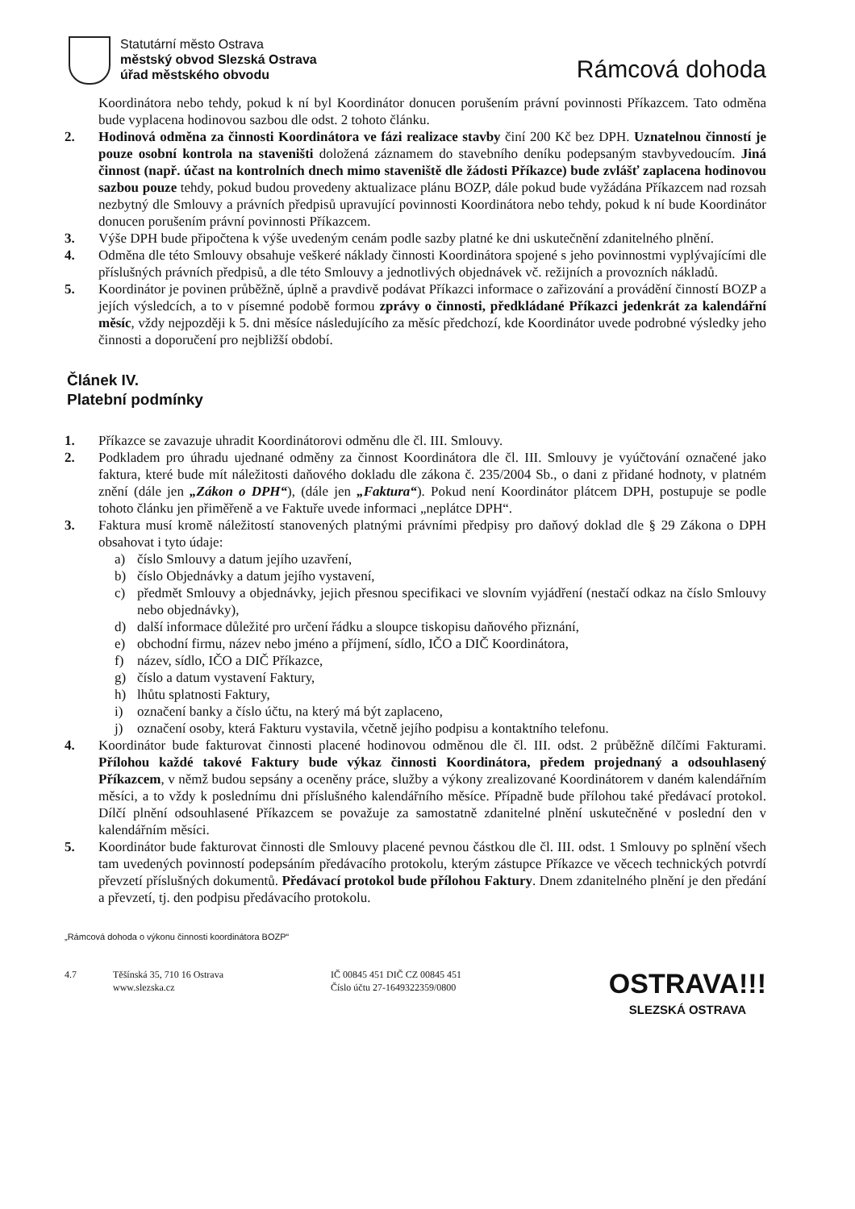Statutární město Ostrava
městský obvod Slezská Ostrava
úřad městského obvodu
Rámcová dohoda
Koordinátora nebo tehdy, pokud k ní byl Koordinátor donucen porušením právní povinnosti Příkazcem. Tato odměna bude vyplacena hodinovou sazbou dle odst. 2 tohoto článku.
2. Hodinová odměna za činnosti Koordinátora ve fázi realizace stavby činí 200 Kč bez DPH. Uznatelnou činností je pouze osobní kontrola na staveništi doložená záznamem do stavebního deníku podepsaným stavbyvedoucím. Jiná činnost (např. účast na kontrolních dnech mimo staveniště dle žádosti Příkazce) bude zvlášť zaplacena hodinovou sazbou pouze tehdy, pokud budou provedeny aktualizace plánu BOZP, dále pokud bude vyžádána Příkazcem nad rozsah nezbytný dle Smlouvy a právních předpisů upravující povinnosti Koordinátora nebo tehdy, pokud k ní bude Koordinátor donucen porušením právní povinnosti Příkazcem.
3. Výše DPH bude připočtena k výše uvedeným cenám podle sazby platné ke dni uskutečnění zdanitelného plnění.
4. Odměna dle této Smlouvy obsahuje veškeré náklady činnosti Koordinátora spojené s jeho povinnostmi vyplývajícími dle příslušných právních předpisů, a dle této Smlouvy a jednotlivých objednávek vč. režijních a provozních nákladů.
5. Koordinátor je povinen průběžně, úplně a pravdivě podávat Příkazci informace o zařizování a provádění činností BOZP a jejích výsledcích, a to v písemné podobě formou zprávy o činnosti, předkládané Příkazci jedenkrát za kalendářní měsíc, vždy nejpozději k 5. dni měsíce následujícího za měsíc předchozí, kde Koordinátor uvede podrobné výsledky jeho činnosti a doporučení pro nejbližší období.
Článek IV.
Platební podmínky
1. Příkazce se zavazuje uhradit Koordinátorovi odměnu dle čl. III. Smlouvy.
2. Podkladem pro úhradu ujednané odměny za činnost Koordinátora dle čl. III. Smlouvy je vyúčtování označené jako faktura, které bude mít náležitosti daňového dokladu dle zákona č. 235/2004 Sb., o dani z přidané hodnoty, v platném znění (dále jen „Zákon o DPH“), (dále jen „Faktura“). Pokud není Koordinátor plátcem DPH, postupuje se podle tohoto článku jen přiměřeně a ve Faktuře uvede informaci „neplátce DPH“.
3. Faktura musí kromě náležitostí stanovených platnými právními předpisy pro daňový doklad dle § 29 Zákona o DPH obsahovat i tyto údaje:
a) číslo Smlouvy a datum jejího uzavření,
b) číslo Objednávky a datum jejího vystavení,
c) předmět Smlouvy a objednávky, jejich přesnou specifikaci ve slovním vyjádření (nestačí odkaz na číslo Smlouvy nebo objednávky),
d) další informace důležité pro určení řádku a sloupce tiskopisu daňového přiznání,
e) obchodní firmu, název nebo jméno a příjmení, sídlo, IČO a DIČ Koordinátora,
f) název, sídlo, IČO a DIČ Příkazce,
g) číslo a datum vystavení Faktury,
h) lhůtu splatnosti Faktury,
i) označení banky a číslo účtu, na který má být zaplaceno,
j) označení osoby, která Fakturu vystavila, včetně jejího podpisu a kontaktního telefonu.
4. Koordinátor bude fakturovat činnosti placené hodinovou odměnou dle čl. III. odst. 2 průběžně dílčími Fakturami. Přílohou každé takové Faktury bude výkaz činnosti Koordinátora, předem projednaný a odsouhlasený Příkazcem, v němž budou sepsány a oceněny práce, služby a výkony zrealizované Koordinátorem v daném kalendářním měsíci, a to vždy k poslednímu dni příslušného kalendářního měsíce. Případně bude přílohou také předávací protokol. Dílčí plnění odsouhlasené Příkazcem se považuje za samostatně zdanitelné plnění uskutečněné v poslední den v kalendářním měsíci.
5. Koordinátor bude fakturovat činnosti dle Smlouvy placené pevnou částkou dle čl. III. odst. 1 Smlouvy po splnění všech tam uvedených povinností podepsáním předávacího protokolu, kterým zástupce Příkazce ve věcech technických potvrdí převzetí příslušných dokumentů. Předávací protokol bude přílohou Faktury. Dnem zdanitelného plnění je den předání a převzetí, tj. den podpisu předávacího protokolu.
„Rámcová dohoda o výkonu činnosti koordinátora BOZP“
4.7 Těšínská 35, 710 16 Ostrava
www.slezska.cz
IČ 00845 451 DIČ CZ 00845 451
Číslo účtu 27-1649322359/0800
OSTRAVA!!!
SLEZSKÁ OSTRAVA